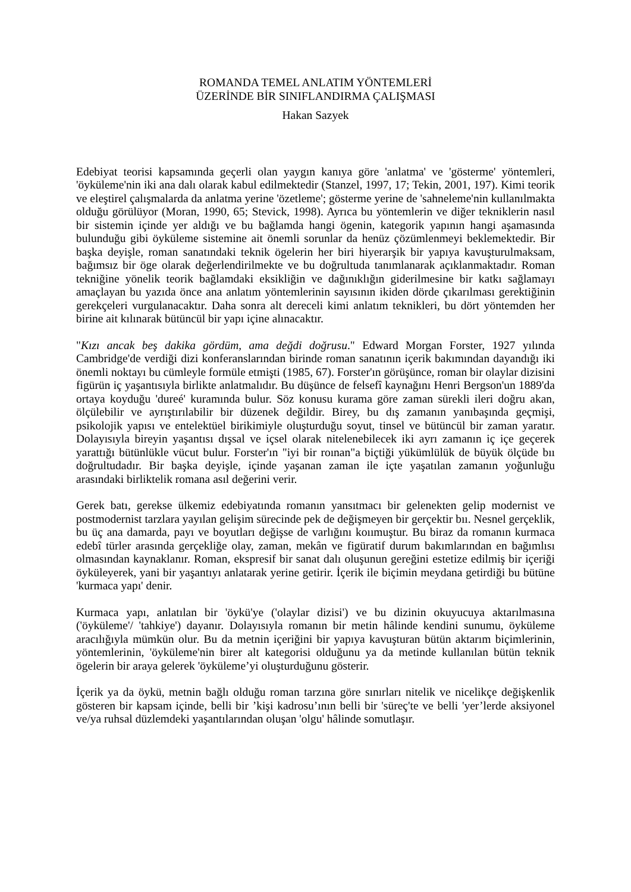ROMANDA TEMEL ANLATIM YÖNTEMLERİ
ÜZERİNDE BİR SINIFLANDIRMA ÇALIŞMASI
Hakan Sazyek
Edebiyat teorisi kapsamında geçerli olan yaygın kanıya göre 'anlatma' ve 'gösterme' yöntemleri, 'öyküleme'nin iki ana dalı olarak kabul edilmektedir (Stanzel, 1997, 17; Tekin, 2001, 197). Kimi teorik ve eleştirel çalışmalarda da anlatma yerine 'özetleme'; gösterme yerine de 'sahneleme'nin kullanılmakta olduğu görülüyor (Moran, 1990, 65; Stevick, 1998). Ayrıca bu yöntemlerin ve diğer tekniklerin nasıl bir sistemin içinde yer aldığı ve bu bağlamda hangi ögenin, kategorik yapının hangi aşamasında bulunduğu gibi öyküleme sistemine ait önemli sorunlar da henüz çözümlenmeyi beklemektedir. Bir başka deyişle, roman sanatındaki teknik ögelerin her biri hiyerarşik bir yapıya kavuşturulmaksam, bağımsız bir öge olarak değerlendirilmekte ve bu doğrultuda tanımlanarak açıklanmaktadır. Roman tekniğine yönelik teorik bağlamdaki eksikliğin ve dağınıklığın giderilmesine bir katkı sağlamayı amaçlayan bu yazıda önce ana anlatım yöntemlerinin sayısının ikiden dörde çıkarılması gerektiğinin gerekçeleri vurgulanacaktır. Daha sonra alt dereceli kimi anlatım teknikleri, bu dört yöntemden her birine ait kılınarak bütüncül bir yapı içine alınacaktır.
"Kızı ancak beş dakika gördüm, ama değdi doğrusu." Edward Morgan Forster, 1927 yılında Cambridge'de verdiği dizi konferanslarından birinde roman sanatının içerik bakımından dayandığı iki önemli noktayı bu cümleyle formüle etmişti (1985, 67). Forster'ın görüşünce, roman bir olaylar dizisini figürün iç yaşantısıyla birlikte anlatmalıdır. Bu düşünce de felsefî kaynağını Henri Bergson'un 1889'da ortaya koyduğu 'dureé' kuramında bulur. Söz konusu kurama göre zaman sürekli ileri doğru akan, ölçülebilir ve ayrıştırılabilir bir düzenek değildir. Birey, bu dış zamanın yanıbaşında geçmişi, psikolojik yapısı ve entelektüel birikimiyle oluşturduğu soyut, tinsel ve bütüncül bir zaman yaratır. Dolayısıyla bireyin yaşantısı dışsal ve içsel olarak nitelenebilecek iki ayrı zamanın iç içe geçerek yarattığı bütünlükle vücut bulur. Forster'ın "iyi bir roınan"a biçtiği yükümlülük de büyük ölçüde bıı doğrultudadır. Bir başka deyişle, içinde yaşanan zaman ile içte yaşatılan zamanın yoğunluğu arasındaki birliktelik romana asıl değerini verir.
Gerek batı, gerekse ülkemiz edebiyatında romanın yansıtmacı bir gelenekten gelip modernist ve postmodernist tarzlara yayılan gelişim sürecinde pek de değişmeyen bir gerçektir bıı. Nesnel gerçeklik, bu üç ana damarda, payı ve boyutları değişse de varlığını koıımuştur. Bu biraz da romanın kurmaca edebî türler arasında gerçekliğe olay, zaman, mekân ve figüratif durum bakımlarından en bağımlısı olmasından kaynaklanır. Roman, ekspresif bir sanat dalı oluşunun gereğini estetize edilmiş bir içeriği öyküleyerek, yani bir yaşantıyı anlatarak yerine getirir. İçerik ile biçimin meydana getirdiği bu bütüne 'kurmaca yapı' denir.
Kurmaca yapı, anlatılan bir 'öykü'ye ('olaylar dizisi') ve bu dizinin okuyucuya aktarılmasına ('öyküleme'/ 'tahkiye') dayanır. Dolayısıyla romanın bir metin hâlinde kendini sunumu, öyküleme aracılığıyla mümkün olur. Bu da metnin içeriğini bir yapıya kavuşturan bütün aktarım biçimlerinin, yöntemlerinin, 'öyküleme'nin birer alt kategorisi olduğunu ya da metinde kullanılan bütün teknik ögelerin bir araya gelerek 'öyküleme’yi oluşturduğunu gösterir.
İçerik ya da öykü, metnin bağlı olduğu roman tarzına göre sınırları nitelik ve nicelikçe değişkenlik gösteren bir kapsam içinde, belli bir ’kişi kadrosu’ının belli bir 'süreç'te ve belli 'yer’lerde aksiyonel ve/ya ruhsal düzlemdeki yaşantılarından oluşan 'olgu' hâlinde somutlaşır.